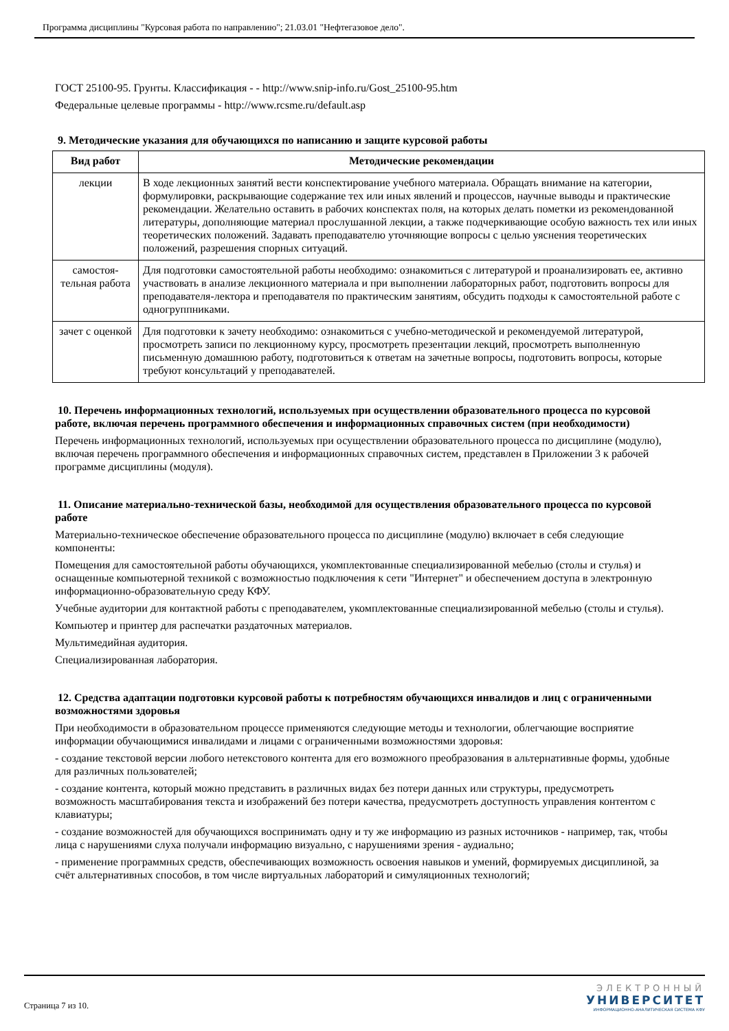Программа дисциплины "Курсовая работа по направлению"; 21.03.01 "Нефтегазовое дело".
ГОСТ 25100-95. Грунты. Классификация - - http://www.snip-info.ru/Gost_25100-95.htm
Федеральные целевые программы - http://www.rcsme.ru/default.asp
9. Методические указания для обучающихся по написанию и защите курсовой работы
| Вид работ | Методические рекомендации |
| --- | --- |
| лекции | В ходе лекционных занятий вести конспектирование учебного материала. Обращать внимание на категории, формулировки, раскрывающие содержание тех или иных явлений и процессов, научные выводы и практические рекомендации. Желательно оставить в рабочих конспектах поля, на которых делать пометки из рекомендованной литературы, дополняющие материал прослушанной лекции, а также подчеркивающие особую важность тех или иных теоретических положений. Задавать преподавателю уточняющие вопросы с целью уяснения теоретических положений, разрешения спорных ситуаций. |
| самостоя- тельная работа | Для подготовки самостоятельной работы необходимо: ознакомиться с литературой и проанализировать ее, активно участвовать в анализе лекционного материала и при выполнении лабораторных работ, подготовить вопросы для преподавателя-лектора и преподавателя по практическим занятиям, обсудить подходы к самостоятельной работе с одногруппниками. |
| зачет с оценкой | Для подготовки к зачету необходимо: ознакомиться с учебно-методической и рекомендуемой литературой, просмотреть записи по лекционному курсу, просмотреть презентации лекций, просмотреть выполненную письменную домашнюю работу, подготовиться к ответам на зачетные вопросы, подготовить вопросы, которые требуют консультаций у преподавателей. |
10. Перечень информационных технологий, используемых при осуществлении образовательного процесса по курсовой работе, включая перечень программного обеспечения и информационных справочных систем (при необходимости)
Перечень информационных технологий, используемых при осуществлении образовательного процесса по дисциплине (модулю), включая перечень программного обеспечения и информационных справочных систем, представлен в Приложении 3 к рабочей программе дисциплины (модуля).
11. Описание материально-технической базы, необходимой для осуществления образовательного процесса по курсовой работе
Материально-техническое обеспечение образовательного процесса по дисциплине (модулю) включает в себя следующие компоненты:
Помещения для самостоятельной работы обучающихся, укомплектованные специализированной мебелью (столы и стулья) и оснащенные компьютерной техникой с возможностью подключения к сети "Интернет" и обеспечением доступа в электронную информационно-образовательную среду КФУ.
Учебные аудитории для контактной работы с преподавателем, укомплектованные специализированной мебелью (столы и стулья).
Компьютер и принтер для распечатки раздаточных материалов.
Мультимедийная аудитория.
Специализированная лаборатория.
12. Средства адаптации подготовки курсовой работы к потребностям обучающихся инвалидов и лиц с ограниченными возможностями здоровья
При необходимости в образовательном процессе применяются следующие методы и технологии, облегчающие восприятие информации обучающимися инвалидами и лицами с ограниченными возможностями здоровья:
- создание текстовой версии любого нетекстового контента для его возможного преобразования в альтернативные формы, удобные для различных пользователей;
- создание контента, который можно представить в различных видах без потери данных или структуры, предусмотреть возможность масштабирования текста и изображений без потери качества, предусмотреть доступность управления контентом с клавиатуры;
- создание возможностей для обучающихся воспринимать одну и ту же информацию из разных источников - например, так, чтобы лица с нарушениями слуха получали информацию визуально, с нарушениями зрения - аудиально;
- применение программных средств, обеспечивающих возможность освоения навыков и умений, формируемых дисциплиной, за счёт альтернативных способов, в том числе виртуальных лабораторий и симуляционных технологий;
Страница 7 из 10.
ЭЛЕКТРОННЫЙ
УНИВЕРСИТЕТ
ИНФОРМАЦИОННО-АНАЛИТИЧЕСКАЯ СИСТЕМА КФУ